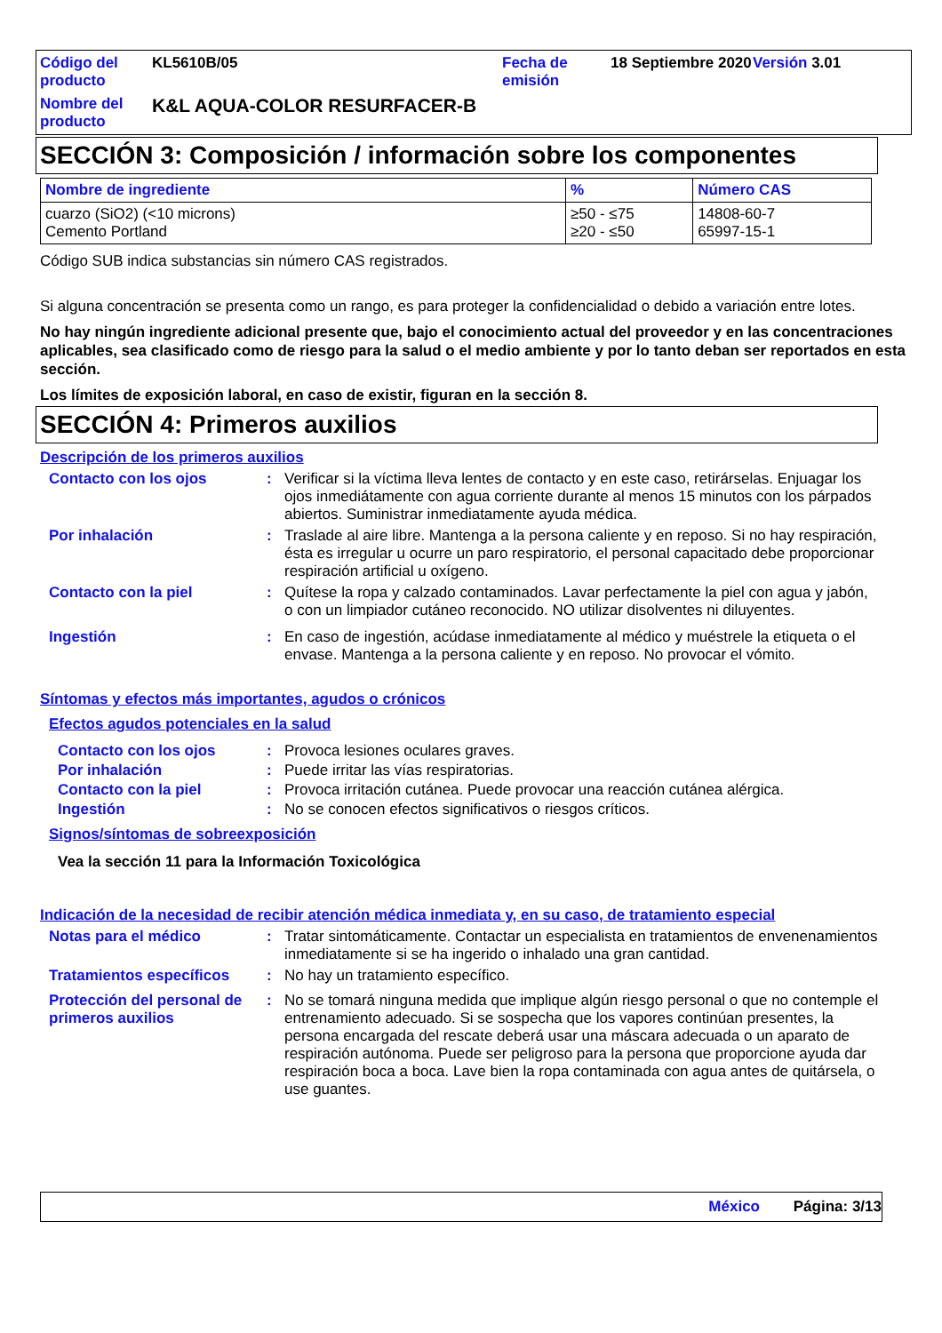Código del producto
KL5610B/05
Fecha de emisión
18 Septiembre 2020
Versión 3.01
Nombre del producto
K&L AQUA-COLOR RESURFACER-B
SECCIÓN 3: Composición / información sobre los componentes
| Nombre de ingrediente | % | Número CAS |
| --- | --- | --- |
| cuarzo (SiO2) (<10 microns) Cemento Portland | ≥50 - ≤75 ≥20 - ≤50 | 14808-60-7 65997-15-1 |
Código SUB indica substancias sin número CAS registrados.
Si alguna concentración se presenta como un rango, es para proteger la confidencialidad o debido a variación entre lotes.
No hay ningún ingrediente adicional presente que, bajo el conocimiento actual del proveedor y en las concentraciones aplicables, sea clasificado como de riesgo para la salud o el medio ambiente y por lo tanto deban ser reportados en esta sección.
Los límites de exposición laboral, en caso de existir, figuran en la sección 8.
SECCIÓN 4: Primeros auxilios
Descripción de los primeros auxilios
Contacto con los ojos: Verificar si la víctima lleva lentes de contacto y en este caso, retirárselas. Enjuagar los ojos inmediátamente con agua corriente durante al menos 15 minutos con los párpados abiertos. Suministrar inmediatamente ayuda médica.
Por inhalación: Traslade al aire libre. Mantenga a la persona caliente y en reposo. Si no hay respiración, ésta es irregular u ocurre un paro respiratorio, el personal capacitado debe proporcionar respiración artificial u oxígeno.
Contacto con la piel: Quítese la ropa y calzado contaminados. Lavar perfectamente la piel con agua y jabón, o con un limpiador cutáneo reconocido. NO utilizar disolventes ni diluyentes.
Ingestión: En caso de ingestión, acúdase inmediatamente al médico y muéstrele la etiqueta o el envase. Mantenga a la persona caliente y en reposo. No provocar el vómito.
Síntomas y efectos más importantes, agudos o crónicos
Efectos agudos potenciales en la salud
Contacto con los ojos: Provoca lesiones oculares graves.
Por inhalación: Puede irritar las vías respiratorias.
Contacto con la piel: Provoca irritación cutánea. Puede provocar una reacción cutánea alérgica.
Ingestión: No se conocen efectos significativos o riesgos críticos.
Signos/síntomas de sobreexposición
Vea la sección 11 para la Información Toxicológica
Indicación de la necesidad de recibir atención médica inmediata y, en su caso, de tratamiento especial
Notas para el médico: Tratar sintomáticamente. Contactar un especialista en tratamientos de envenenamientos inmediatamente si se ha ingerido o inhalado una gran cantidad.
Tratamientos específicos: No hay un tratamiento específico.
Protección del personal de primeros auxilios: No se tomará ninguna medida que implique algún riesgo personal o que no contemple el entrenamiento adecuado. Si se sospecha que los vapores continúan presentes, la persona encargada del rescate deberá usar una máscara adecuada o un aparato de respiración autónoma. Puede ser peligroso para la persona que proporcione ayuda dar respiración boca a boca. Lave bien la ropa contaminada con agua antes de quitársela, o use guantes.
México Página: 3/13